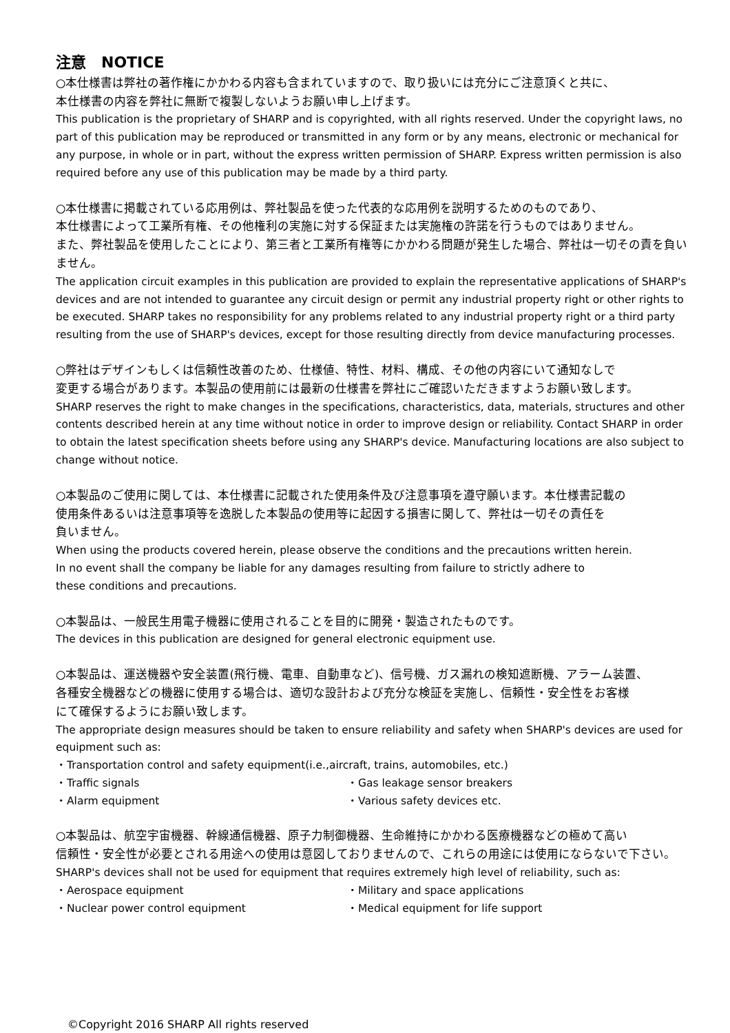注意　NOTICE
○本仕様書は弊社の著作権にかかわる内容も含まれていますので、取り扱いには充分にご注意頂くと共に、
本仕様書の内容を弊社に無断で複製しないようお願い申し上げます。
This publication is the proprietary of SHARP and is copyrighted, with all rights reserved. Under the copyright laws, no part of this publication may be reproduced or transmitted in any form or by any means, electronic or mechanical for any purpose, in whole or in part, without the express written permission of SHARP. Express written permission is also required before any use of this publication may be made by a third party.
○本仕様書に掲載されている応用例は、弊社製品を使った代表的な応用例を説明するためのものであり、
本仕様書によって工業所有権、その他権利の実施に対する保証または実施権の許諾を行うものではありません。
また、弊社製品を使用したことにより、第三者と工業所有権等にかかわる問題が発生した場合、弊社は一切その責を負いません。
The application circuit examples in this publication are provided to explain the representative applications of SHARP's devices and are not intended to guarantee any circuit design or permit any industrial property right or other rights to be executed. SHARP takes no responsibility for any problems related to any industrial property right or a third party resulting from the use of SHARP's devices, except for those resulting directly from device manufacturing processes.
○弊社はデザインもしくは信頼性改善のため、仕様値、特性、材料、構成、その他の内容にいて通知なしで
変更する場合があります。本製品の使用前には最新の仕様書を弊社にご確認いただきますようお願い致します。
SHARP reserves the right to make changes in the specifications, characteristics, data, materials, structures and other contents described herein at any time without notice in order to improve design or reliability. Contact SHARP in order to obtain the latest specification sheets before using any SHARP's device. Manufacturing locations are also subject to change without notice.
○本製品のご使用に関しては、本仕様書に記載された使用条件及び注意事項を遵守願います。本仕様書記載の
使用条件あるいは注意事項等を逸脱した本製品の使用等に起因する損害に関して、弊社は一切その責任を
負いません。
When using the products covered herein, please observe the conditions and the precautions written herein.
In no event shall the company be liable for any damages resulting from failure to strictly adhere to
these conditions and precautions.
○本製品は、一般民生用電子機器に使用されることを目的に開発・製造されたものです。
The devices in this publication are designed for general electronic equipment use.
○本製品は、運送機器や安全装置(飛行機、電車、自動車など)、信号機、ガス漏れの検知遮断機、アラーム装置、
各種安全機器などの機器に使用する場合は、適切な設計および充分な検証を実施し、信頼性・安全性をお客様
にて確保するようにお願い致します。
The appropriate design measures should be taken to ensure reliability and safety when SHARP's devices are used for equipment such as:
・Transportation control and safety equipment(i.e.,aircraft, trains, automobiles, etc.)
・Traffic signals ・Gas leakage sensor breakers
・Alarm equipment ・Various safety devices etc.
○本製品は、航空宇宙機器、幹線通信機器、原子力制御機器、生命維持にかかわる医療機器などの極めて高い
信頼性・安全性が必要とされる用途への使用は意図しておりませんので、これらの用途には使用にならないで下さい。
SHARP's devices shall not be used for equipment that requires extremely high level of reliability, such as:
・Aerospace equipment ・Military and space applications
・Nuclear power control equipment ・Medical equipment for life support
©Copyright 2016 SHARP All rights reserved